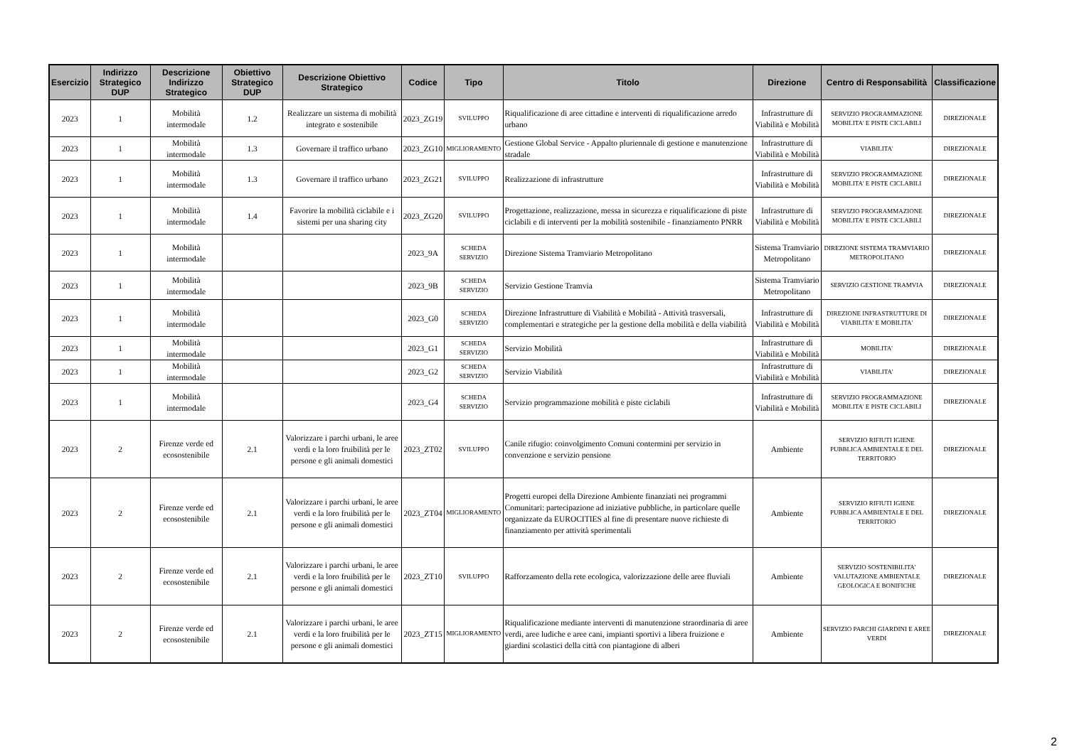| Esercizio | Indirizzo Strategico DUP | Descrizione Indirizzo Strategico | Obiettivo Strategico DUP | Descrizione Obiettivo Strategico | Codice | Tipo | Titolo | Direzione | Centro di Responsabilità | Classificazione |
| --- | --- | --- | --- | --- | --- | --- | --- | --- | --- | --- |
| 2023 | 1 | Mobilità intermodale | 1.2 | Realizzare un sistema di mobilità integrato e sostenibile | 2023_ZG19 | SVILUPPO | Riqualificazione di aree cittadine e interventi di riqualificazione arredo urbano | Infrastrutture di Viabilità e Mobilità | SERVIZIO PROGRAMMAZIONE MOBILITA' E PISTE CICLABILI | DIREZIONALE |
| 2023 | 1 | Mobilità intermodale | 1.3 | Governare il traffico urbano | 2023_ZG10 | MIGLIORAMENTO | Gestione Global Service - Appalto pluriennale di gestione e manutenzione stradale | Infrastrutture di Viabilità e Mobilità | VIABILITA' | DIREZIONALE |
| 2023 | 1 | Mobilità intermodale | 1.3 | Governare il traffico urbano | 2023_ZG21 | SVILUPPO | Realizzazione di infrastrutture | Infrastrutture di Viabilità e Mobilità | SERVIZIO PROGRAMMAZIONE MOBILITA' E PISTE CICLABILI | DIREZIONALE |
| 2023 | 1 | Mobilità intermodale | 1.4 | Favorire la mobilità ciclabile e i sistemi per una sharing city | 2023_ZG20 | SVILUPPO | Progettazione, realizzazione, messa in sicurezza e riqualificazione di piste ciclabili e di interventi per la mobilità sostenibile - finanziamento PNRR | Infrastrutture di Viabilità e Mobilità | SERVIZIO PROGRAMMAZIONE MOBILITA' E PISTE CICLABILI | DIREZIONALE |
| 2023 | 1 | Mobilità intermodale | | | 2023_9A | SCHEDA SERVIZIO | Direzione Sistema Tramviario Metropolitano | Sistema Tramviario Metropolitano | DIREZIONE SISTEMA TRAMVIARIO METROPOLITANO | DIREZIONALE |
| 2023 | 1 | Mobilità intermodale | | | 2023_9B | SCHEDA SERVIZIO | Servizio Gestione Tramvia | Sistema Tramviario Metropolitano | SERVIZIO GESTIONE TRAMVIA | DIREZIONALE |
| 2023 | 1 | Mobilità intermodale | | | 2023_G0 | SCHEDA SERVIZIO | Direzione Infrastrutture di Viabilità e Mobilità - Attività trasversali, complementari e strategiche per la gestione della mobilità e della viabilità | Infrastrutture di Viabilità e Mobilità | DIREZIONE INFRASTRUTTURE DI VIABILITA' E MOBILITA' | DIREZIONALE |
| 2023 | 1 | Mobilità intermodale | | | 2023_G1 | SCHEDA SERVIZIO | Servizio Mobilità | Infrastrutture di Viabilità e Mobilità | MOBILITA' | DIREZIONALE |
| 2023 | 1 | Mobilità intermodale | | | 2023_G2 | SCHEDA SERVIZIO | Servizio Viabilità | Infrastrutture di Viabilità e Mobilità | VIABILITA' | DIREZIONALE |
| 2023 | 1 | Mobilità intermodale | | | 2023_G4 | SCHEDA SERVIZIO | Servizio programmazione mobilità e piste ciclabili | Infrastrutture di Viabilità e Mobilità | SERVIZIO PROGRAMMAZIONE MOBILITA' E PISTE CICLABILI | DIREZIONALE |
| 2023 | 2 | Firenze verde ed ecosostenibile | 2.1 | Valorizzare i parchi urbani, le aree verdi e la loro fruibilità per le persone e gli animali domestici | 2023_ZT02 | SVILUPPO | Canile rifugio: coinvolgimento Comuni contermini per servizio in convenzione e servizio pensione | Ambiente | SERVIZIO RIFIUTI IGIENE PUBBLICA AMBIENTALE E DEL TERRITORIO | DIREZIONALE |
| 2023 | 2 | Firenze verde ed ecosostenibile | 2.1 | Valorizzare i parchi urbani, le aree verdi e la loro fruibilità per le persone e gli animali domestici | 2023_ZT04 | MIGLIORAMENTO | Progetti europei della Direzione Ambiente finanziati nei programmi Comunitari: partecipazione ad iniziative pubbliche, in particolare quelle organizzate da EUROCITIES al fine di presentare nuove richieste di finanziamento per attività sperimentali | Ambiente | SERVIZIO RIFIUTI IGIENE PUBBLICA AMBIENTALE E DEL TERRITORIO | DIREZIONALE |
| 2023 | 2 | Firenze verde ed ecosostenibile | 2.1 | Valorizzare i parchi urbani, le aree verdi e la loro fruibilità per le persone e gli animali domestici | 2023_ZT10 | SVILUPPO | Rafforzamento della rete ecologica, valorizzazione delle aree fluviali | Ambiente | SERVIZIO SOSTENIBILITA' VALUTAZIONE AMBIENTALE GEOLOGICA E BONIFICHE | DIREZIONALE |
| 2023 | 2 | Firenze verde ed ecosostenibile | 2.1 | Valorizzare i parchi urbani, le aree verdi e la loro fruibilità per le persone e gli animali domestici | 2023_ZT15 | MIGLIORAMENTO | Riqualificazione mediante interventi di manutenzione straordinaria di aree verdi, aree ludiche e aree cani, impianti sportivi a libera fruizione e giardini scolastici della città con piantagione di alberi | Ambiente | SERVIZIO PARCHI GIARDINI E AREE VERDI | DIREZIONALE |
2